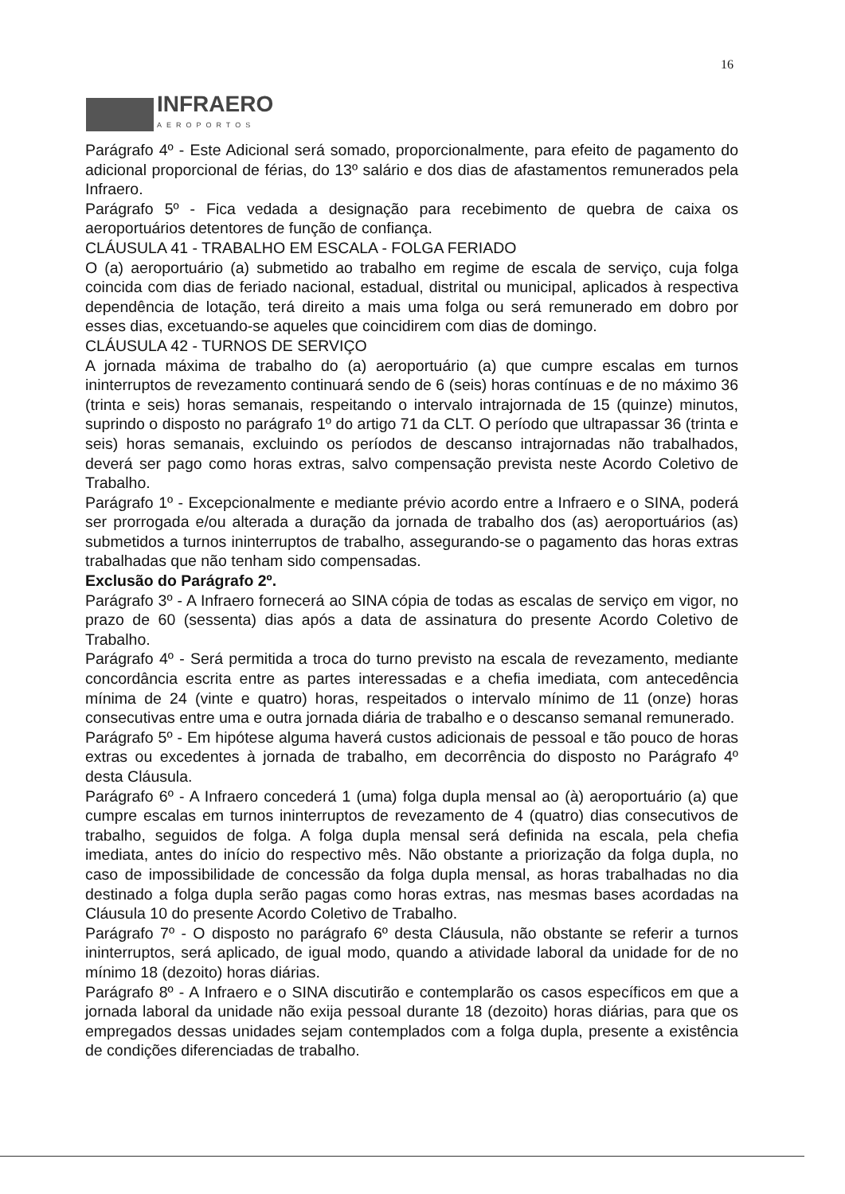16
INFRAERO
AEROPORTOS
Parágrafo 4º - Este Adicional será somado, proporcionalmente, para efeito de pagamento do adicional proporcional de férias, do 13º salário e dos dias de afastamentos remunerados pela Infraero.
Parágrafo 5º - Fica vedada a designação para recebimento de quebra de caixa os aeroportuários detentores de função de confiança.
CLÁUSULA 41 - TRABALHO EM ESCALA - FOLGA FERIADO
O (a) aeroportuário (a) submetido ao trabalho em regime de escala de serviço, cuja folga coincida com dias de feriado nacional, estadual, distrital ou municipal, aplicados à respectiva dependência de lotação, terá direito a mais uma folga ou será remunerado em dobro por esses dias, excetuando-se aqueles que coincidirem com dias de domingo.
CLÁUSULA 42 - TURNOS DE SERVIÇO
A jornada máxima de trabalho do (a) aeroportuário (a) que cumpre escalas em turnos ininterruptos de revezamento continuará sendo de 6 (seis) horas contínuas e de no máximo 36 (trinta e seis) horas semanais, respeitando o intervalo intrajornada de 15 (quinze) minutos, suprindo o disposto no parágrafo 1º do artigo 71 da CLT. O período que ultrapassar 36 (trinta e seis) horas semanais, excluindo os períodos de descanso intrajornadas não trabalhados, deverá ser pago como horas extras, salvo compensação prevista neste Acordo Coletivo de Trabalho.
Parágrafo 1º - Excepcionalmente e mediante prévio acordo entre a Infraero e o SINA, poderá ser prorrogada e/ou alterada a duração da jornada de trabalho dos (as) aeroportuários (as) submetidos a turnos ininterruptos de trabalho, assegurando-se o pagamento das horas extras trabalhadas que não tenham sido compensadas.
Exclusão do Parágrafo 2º.
Parágrafo 3º - A Infraero fornecerá ao SINA cópia de todas as escalas de serviço em vigor, no prazo de 60 (sessenta) dias após a data de assinatura do presente Acordo Coletivo de Trabalho.
Parágrafo 4º - Será permitida a troca do turno previsto na escala de revezamento, mediante concordância escrita entre as partes interessadas e a chefia imediata, com antecedência mínima de 24 (vinte e quatro) horas, respeitados o intervalo mínimo de 11 (onze) horas consecutivas entre uma e outra jornada diária de trabalho e o descanso semanal remunerado.
Parágrafo 5º - Em hipótese alguma haverá custos adicionais de pessoal e tão pouco de horas extras ou excedentes à jornada de trabalho, em decorrência do disposto no Parágrafo 4º desta Cláusula.
Parágrafo 6º - A Infraero concederá 1 (uma) folga dupla mensal ao (à) aeroportuário (a) que cumpre escalas em turnos ininterruptos de revezamento de 4 (quatro) dias consecutivos de trabalho, seguidos de folga. A folga dupla mensal será definida na escala, pela chefia imediata, antes do início do respectivo mês. Não obstante a priorização da folga dupla, no caso de impossibilidade de concessão da folga dupla mensal, as horas trabalhadas no dia destinado a folga dupla serão pagas como horas extras, nas mesmas bases acordadas na Cláusula 10 do presente Acordo Coletivo de Trabalho.
Parágrafo 7º - O disposto no parágrafo 6º desta Cláusula, não obstante se referir a turnos ininterruptos, será aplicado, de igual modo, quando a atividade laboral da unidade for de no mínimo 18 (dezoito) horas diárias.
Parágrafo 8º - A Infraero e o SINA discutirão e contemplarão os casos específicos em que a jornada laboral da unidade não exija pessoal durante 18 (dezoito) horas diárias, para que os empregados dessas unidades sejam contemplados com a folga dupla, presente a existência de condições diferenciadas de trabalho.